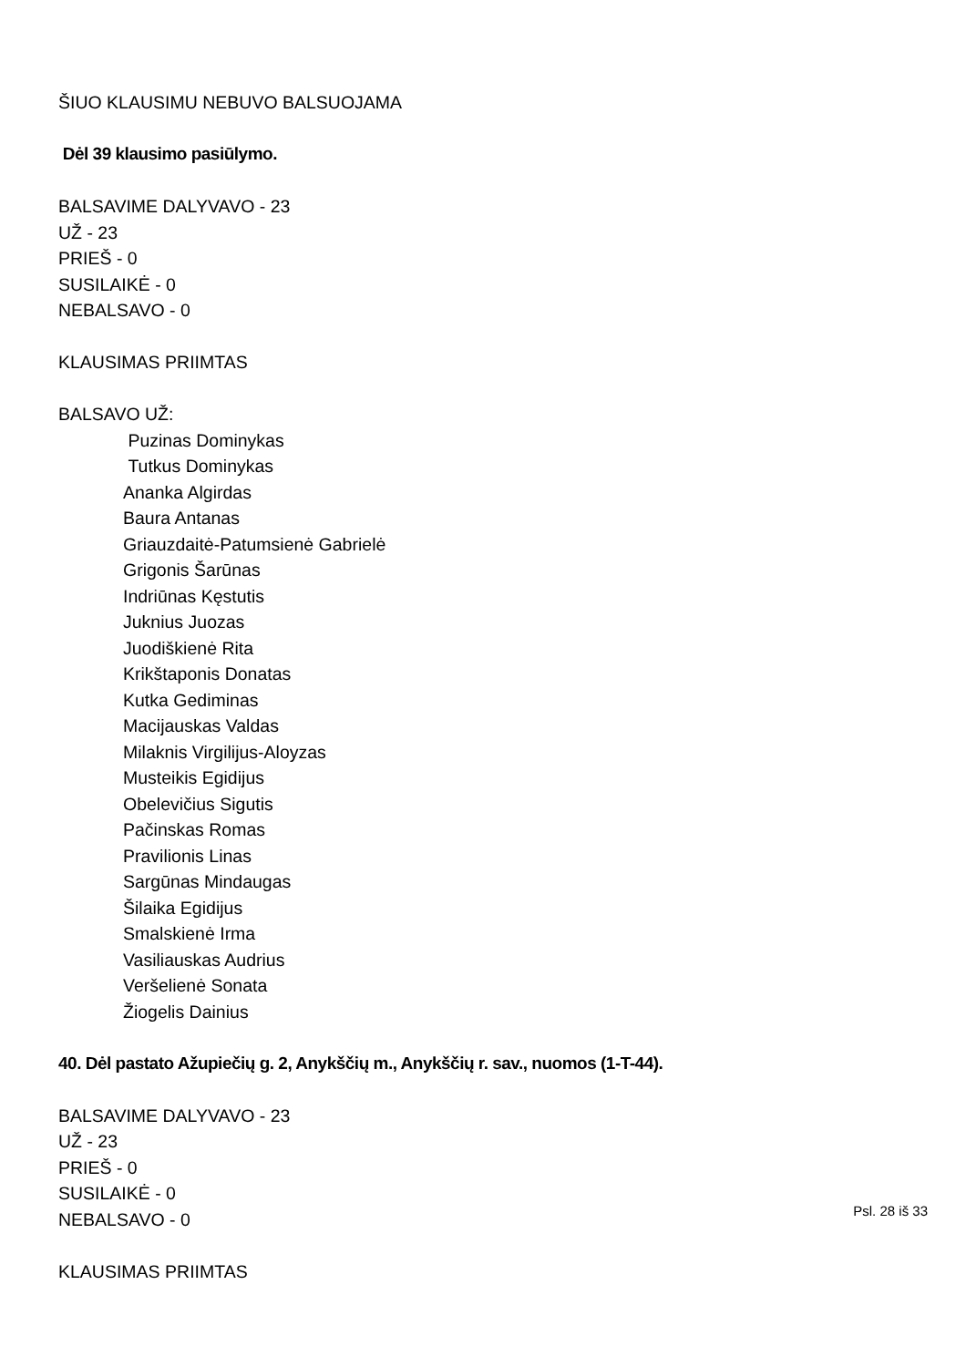ŠIUO KLAUSIMU NEBUVO BALSUOJAMA
Dėl 39 klausimo pasiūlymo.
BALSAVIME DALYVAVO - 23
UŽ - 23
PRIEŠ - 0
SUSILAIKĖ - 0
NEBALSAVO - 0
KLAUSIMAS PRIIMTAS
BALSAVO UŽ:
Puzinas Dominykas
Tutkus Dominykas
Ananka Algirdas
Baura Antanas
Griauzdaitė-Patumsienė Gabrielė
Grigonis Šarūnas
Indriūnas Kęstutis
Juknius Juozas
Juodiškienė Rita
Krikštaponis Donatas
Kutka Gediminas
Macijauskas Valdas
Milaknis Virgilijus-Aloyzas
Musteikis Egidijus
Obelevičius Sigutis
Pačinskas Romas
Pravilionis Linas
Sargūnas Mindaugas
Šilaika Egidijus
Smalskienė Irma
Vasiliauskas Audrius
Veršelienė Sonata
Žiogelis Dainius
40. Dėl pastato Ažupiečių g. 2, Anykščių m., Anykščių r. sav., nuomos (1-T-44).
BALSAVIME DALYVAVO - 23
UŽ - 23
PRIEŠ - 0
SUSILAIKĖ - 0
NEBALSAVO - 0
KLAUSIMAS PRIIMTAS
Psl. 28 iš 33